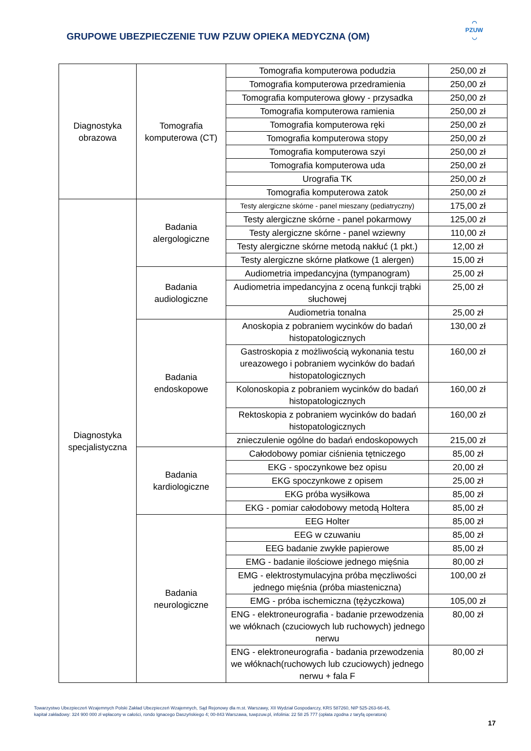⌒
PZUW
◡
GRUPOWE UBEZPIECZENIE TUW PZUW OPIEKA MEDYCZNA (OM)
| Diagnostyka obrazowa | Tomografia komputerowa (CT) | Tomografia komputerowa podudzia | 250,00 zł |
| | | Tomografia komputerowa przedramienia | 250,00 zł |
| | | Tomografia komputerowa głowy - przysadka | 250,00 zł |
| | | Tomografia komputerowa ramienia | 250,00 zł |
| | | Tomografia komputerowa ręki | 250,00 zł |
| | | Tomografia komputerowa stopy | 250,00 zł |
| | | Tomografia komputerowa szyi | 250,00 zł |
| | | Tomografia komputerowa uda | 250,00 zł |
| | | Urografia TK | 250,00 zł |
| | | Tomografia komputerowa zatok | 250,00 zł |
| Diagnostyka specjalistyczna | Badania alergologiczne | Testy alergiczne skórne - panel mieszany (pediatryczny) | 175,00 zł |
| | | Testy alergiczne skórne - panel pokarmowy | 125,00 zł |
| | | Testy alergiczne skórne - panel wziewny | 110,00 zł |
| | | Testy alergiczne skórne metodą nakłuć (1 pkt.) | 12,00 zł |
| | | Testy alergiczne skórne płatkowe (1 alergen) | 15,00 zł |
| | Badania audiologiczne | Audiometria impedancyjna (tympanogram) | 25,00 zł |
| | | Audiometria impedancyjna z oceną funkcji trąbki słuchowej | 25,00 zł |
| | | Audiometria tonalna | 25,00 zł |
| | Badania endoskopowe | Anoskopia z pobraniem wycinków do badań histopatologicznych | 130,00 zł |
| | | Gastroskopia z możliwością wykonania testu ureazowego i pobraniem wycinków do badań histopatologicznych | 160,00 zł |
| | | Kolonoskopia z pobraniem wycinków do badań histopatologicznych | 160,00 zł |
| | | Rektoskopia z pobraniem wycinków do badań histopatologicznych | 160,00 zł |
| | | znieczulenie ogólne do badań endoskopowych | 215,00 zł |
| | Badania kardiologiczne | Całodobowy pomiar ciśnienia tętniczego | 85,00 zł |
| | | EKG - spoczynkowe bez opisu | 20,00 zł |
| | | EKG spoczynkowe z opisem | 25,00 zł |
| | | EKG próba wysiłkowa | 85,00 zł |
| | | EKG - pomiar całodobowy metodą Holtera | 85,00 zł |
| | Badania neurologiczne | EEG Holter | 85,00 zł |
| | | EEG w czuwaniu | 85,00 zł |
| | | EEG badanie zwykłe papierowe | 85,00 zł |
| | | EMG - badanie ilościowe jednego mięśnia | 80,00 zł |
| | | EMG - elektrostymulacyjna próba męczliwości jednego mięśnia (próba miasteniczna) | 100,00 zł |
| | | EMG - próba ischemiczna (tężyczkowa) | 105,00 zł |
| | | ENG - elektroneurografia - badanie przewodzenia we włóknach (czuciowych lub ruchowych) jednego nerwu | 80,00 zł |
| | | ENG - elektroneurografia - badania przewodzenia we włóknach(ruchowych lub czuciowych) jednego nerwu + fala F | 80,00 zł |
Towarzystwo Ubezpieczeń Wzajemnych Polski Zakład Ubezpieczeń Wzajemnych, Sąd Rejonowy dla m.st. Warszawy, XII Wydział Gospodarczy, KRS 587260, NIP 525-263-66-45,
kapitał zakładowy: 324 900 000 zł wpłacony w całości, rondo Ignacego Daszyńskiego 4; 00-843 Warszawa, tuwpzuw.pl, infolinia: 22 58 25 777 (opłata zgodna z taryfą operatora)
17